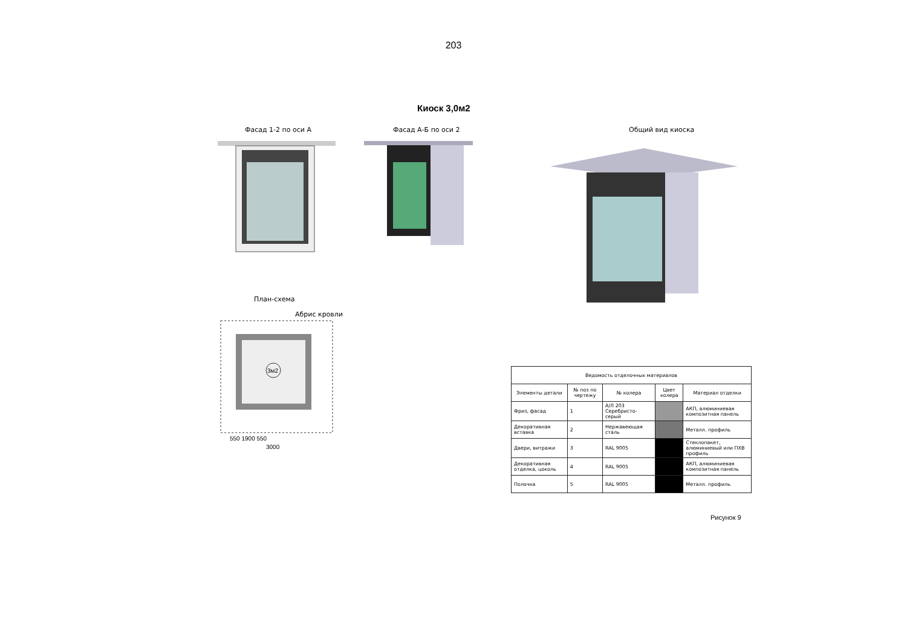203
Киоск 3,0м2
Фасад 1-2 по оси А Фасад А-Б по оси 2 Общий вид киоска
План-схема
Абрис кровли
3м2
550 1900 550
3000
| Ведомость отделочных материалов | | | | |
| --- | --- | --- | --- | --- |
| Элементы детали | № поз по чертежу | № колера | Цвет колера | Материал отделки |
| Фриз, фасад | 1 | А/Л 203 Серебристо-серый | | АКП, алюминиевая композитная панель |
| Декоративная вставка | 2 | Нержавеющая сталь | | Металл. профиль |
| Двери, витражи | 3 | RAL 9005 | | Стеклопакет, алюминиевый или ПХВ профиль |
| Декоративная отделка, цоколь | 4 | RAL 9005 | | АКП, алюминиевая композитная панель |
| Полочка | 5 | RAL 9005 | | Металл. профиль |
Рисунок 9